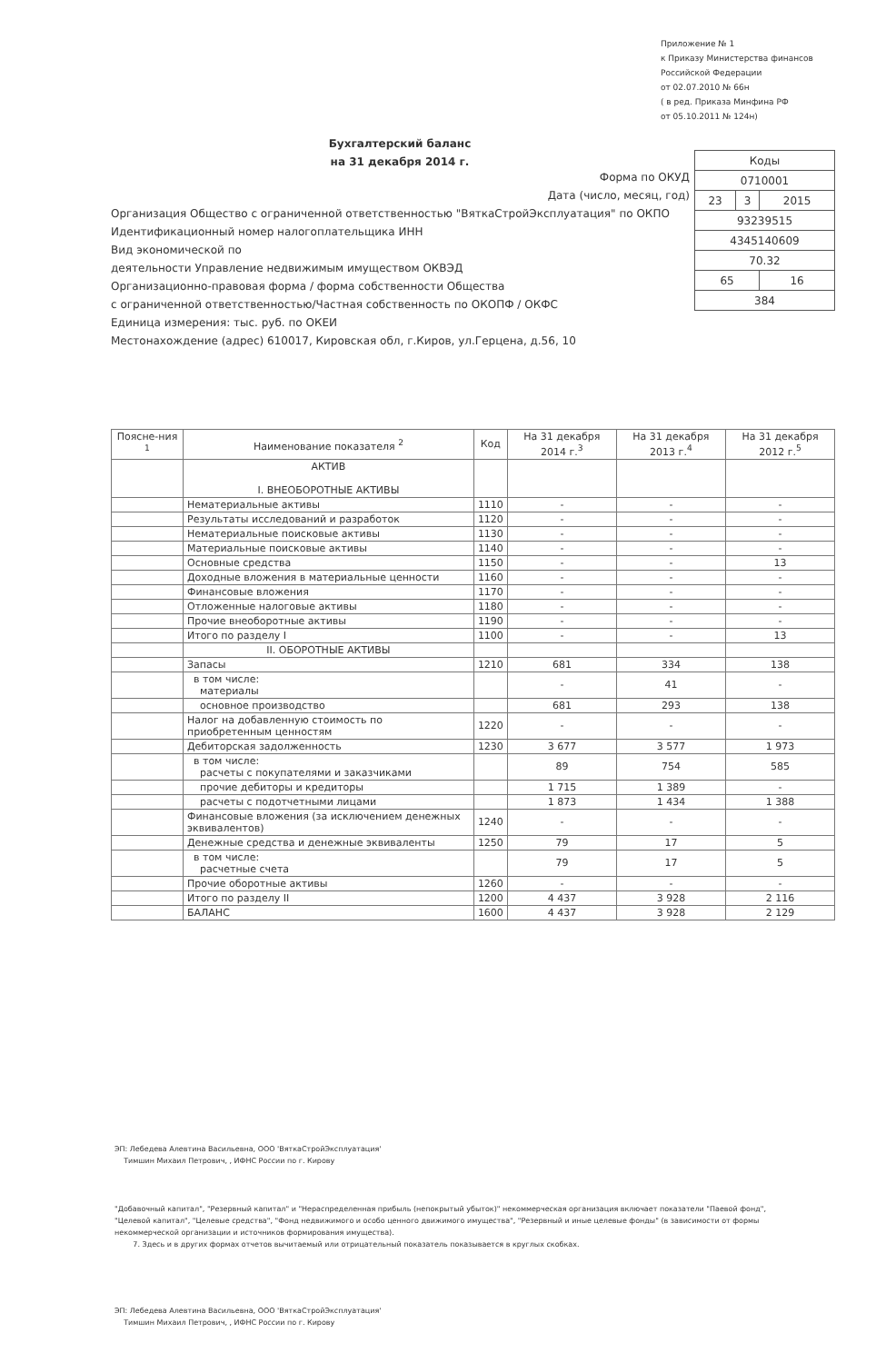Приложение № 1
к Приказу Министерства финансов
Российской Федерации
от 02.07.2010 № 66н
( в ред. Приказа Минфина РФ
от 05.10.2011 № 124н)
Бухгалтерский баланс
на 31 декабря 2014 г.
| Коды | | |
| 0710001 | | |
| 23 | 3 | 2015 |
| 93239515 | | |
| 4345140609 | | |
| 70.32 | | |
| 65 | | 16 |
| 384 | | |
Форма по ОКУД
Дата (число, месяц, год)
Организация Общество с ограниченной ответственностью "ВяткаСтройЭксплуатация" по ОКПО
Идентификационный номер налогоплательщика ИНН
Вид экономической по
деятельности Управление недвижимым имуществом ОКВЭД
Организационно-правовая форма / форма собственности Общества
с ограниченной ответственностью/Частная собственность по ОКОПФ / ОКФС
Единица измерения: тыс. руб. по ОКЕИ
Местонахождение (адрес) 610017, Кировская обл, г.Киров, ул.Герцена, д.56, 10
| Поясне-ния <sup>1</sup> | Наименование показателя <sup>2</sup> | Код | На 31 декабря 2014 г.<sup>3</sup> | На 31 декабря 2013 г.<sup>4</sup> | На 31 декабря 2012 г.<sup>5</sup> |
| --- | --- | --- | --- | --- | --- |
| | АКТИВ I. ВНЕОБОРОТНЫЕ АКТИВЫ | | | | |
| | Нематериальные активы | 1110 | - | - | - |
| | Результаты исследований и разработок | 1120 | - | - | - |
| | Нематериальные поисковые активы | 1130 | - | - | - |
| | Материальные поисковые активы | 1140 | - | - | - |
| | Основные средства | 1150 | - | - | 13 |
| | Доходные вложения в материальные ценности | 1160 | - | - | - |
| | Финансовые вложения | 1170 | - | - | - |
| | Отложенные налоговые активы | 1180 | - | - | - |
| | Прочие внеоборотные активы | 1190 | - | - | - |
| | Итого по разделу I | 1100 | - | - | 13 |
| | II. ОБОРОТНЫЕ АКТИВЫ | | | | |
| | Запасы | 1210 | 681 | 334 | 138 |
| | в том числе: материалы | | - | 41 | - |
| | основное производство | | 681 | 293 | 138 |
| | Налог на добавленную стоимость по приобретенным ценностям | 1220 | - | - | - |
| | Дебиторская задолженность | 1230 | 3 677 | 3 577 | 1 973 |
| | в том числе: расчеты с покупателями и заказчиками | | 89 | 754 | 585 |
| | прочие дебиторы и кредиторы | | 1 715 | 1 389 | - |
| | расчеты с подотчетными лицами | | 1 873 | 1 434 | 1 388 |
| | Финансовые вложения (за исключением денежных эквивалентов) | 1240 | - | - | - |
| | Денежные средства и денежные эквиваленты | 1250 | 79 | 17 | 5 |
| | в том числе: расчетные счета | | 79 | 17 | 5 |
| | Прочие оборотные активы | 1260 | - | - | - |
| | Итого по разделу II | 1200 | 4 437 | 3 928 | 2 116 |
| | БАЛАНС | 1600 | 4 437 | 3 928 | 2 129 |
ЭП: Лебедева Алевтина Васильевна, ООО 'ВяткаСтройЭксплуатация'
Тимшин Михаил Петрович, , ИФНС России по г. Кирову
"Добавочный капитал", "Резервный капитал" и "Нераспределенная прибыль (непокрытый убыток)" некоммерческая организация включает показатели "Паевой фонд", "Целевой капитал", "Целевые средства", "Фонд недвижимого и особо ценного движимого имущества", "Резервный и иные целевые фонды" (в зависимости от формы некоммерческой организации и источников формирования имущества).
7. Здесь и в других формах отчетов вычитаемый или отрицательный показатель показывается в круглых скобках.
ЭП: Лебедева Алевтина Васильевна, ООО 'ВяткаСтройЭксплуатация'
Тимшин Михаил Петрович, , ИФНС России по г. Кирову